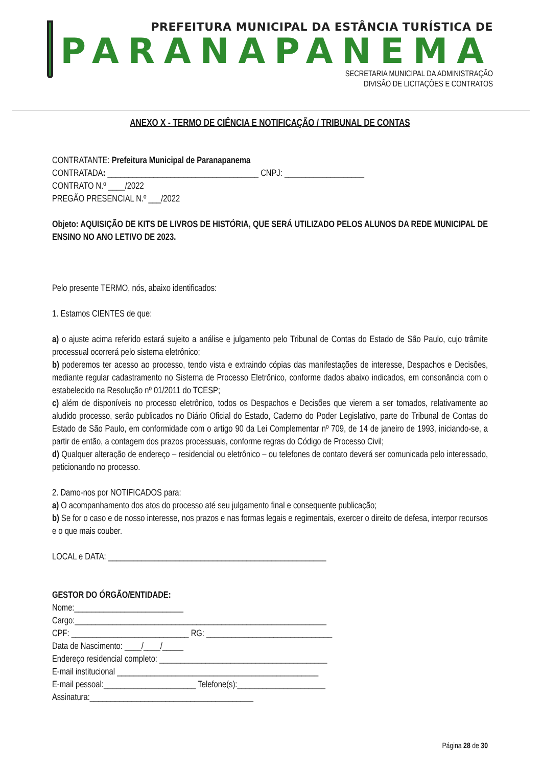PREFEITURA MUNICIPAL DA ESTÂNCIA TURÍSTICA DE
PARANAPANEMA
SECRETARIA MUNICIPAL DA ADMINISTRAÇÃO
DIVISÃO DE LICITAÇÕES E CONTRATOS
ANEXO X - TERMO DE CIÊNCIA E NOTIFICAÇÃO / TRIBUNAL DE CONTAS
CONTRATANTE: Prefeitura Municipal de Paranapanema
CONTRATADA: ____________________________________ CNPJ: ___________________
CONTRATO N.º ____/2022
PREGÃO PRESENCIAL N.º ___/2022
Objeto: AQUISIÇÃO DE KITS DE LIVROS DE HISTÓRIA, QUE SERÁ UTILIZADO PELOS ALUNOS DA REDE MUNICIPAL DE ENSINO NO ANO LETIVO DE 2023.
Pelo presente TERMO, nós, abaixo identificados:
1. Estamos CIENTES de que:
a) o ajuste acima referido estará sujeito a análise e julgamento pelo Tribunal de Contas do Estado de São Paulo, cujo trâmite processual ocorrerá pelo sistema eletrônico;
b) poderemos ter acesso ao processo, tendo vista e extraindo cópias das manifestações de interesse, Despachos e Decisões, mediante regular cadastramento no Sistema de Processo Eletrônico, conforme dados abaixo indicados, em consonância com o estabelecido na Resolução nº 01/2011 do TCESP;
c) além de disponíveis no processo eletrônico, todos os Despachos e Decisões que vierem a ser tomados, relativamente ao aludido processo, serão publicados no Diário Oficial do Estado, Caderno do Poder Legislativo, parte do Tribunal de Contas do Estado de São Paulo, em conformidade com o artigo 90 da Lei Complementar nº 709, de 14 de janeiro de 1993, iniciando-se, a partir de então, a contagem dos prazos processuais, conforme regras do Código de Processo Civil;
d) Qualquer alteração de endereço – residencial ou eletrônico – ou telefones de contato deverá ser comunicada pelo interessado, peticionando no processo.
2. Damo-nos por NOTIFICADOS para:
a) O acompanhamento dos atos do processo até seu julgamento final e consequente publicação;
b) Se for o caso e de nosso interesse, nos prazos e nas formas legais e regimentais, exercer o direito de defesa, interpor recursos e o que mais couber.
LOCAL e DATA: ____________________________________________________
GESTOR DO ÓRGÃO/ENTIDADE:
Nome:__________________________
Cargo:____________________________________________________________
CPF: ____________________________ RG: ______________________________
Data de Nascimento: ____/____/_____
Endereço residencial completo: ________________________________________
E-mail institucional ________________________________________________
E-mail pessoal:______________________ Telefone(s):_____________________
Assinatura:_______________________________________
Página 28 de 30